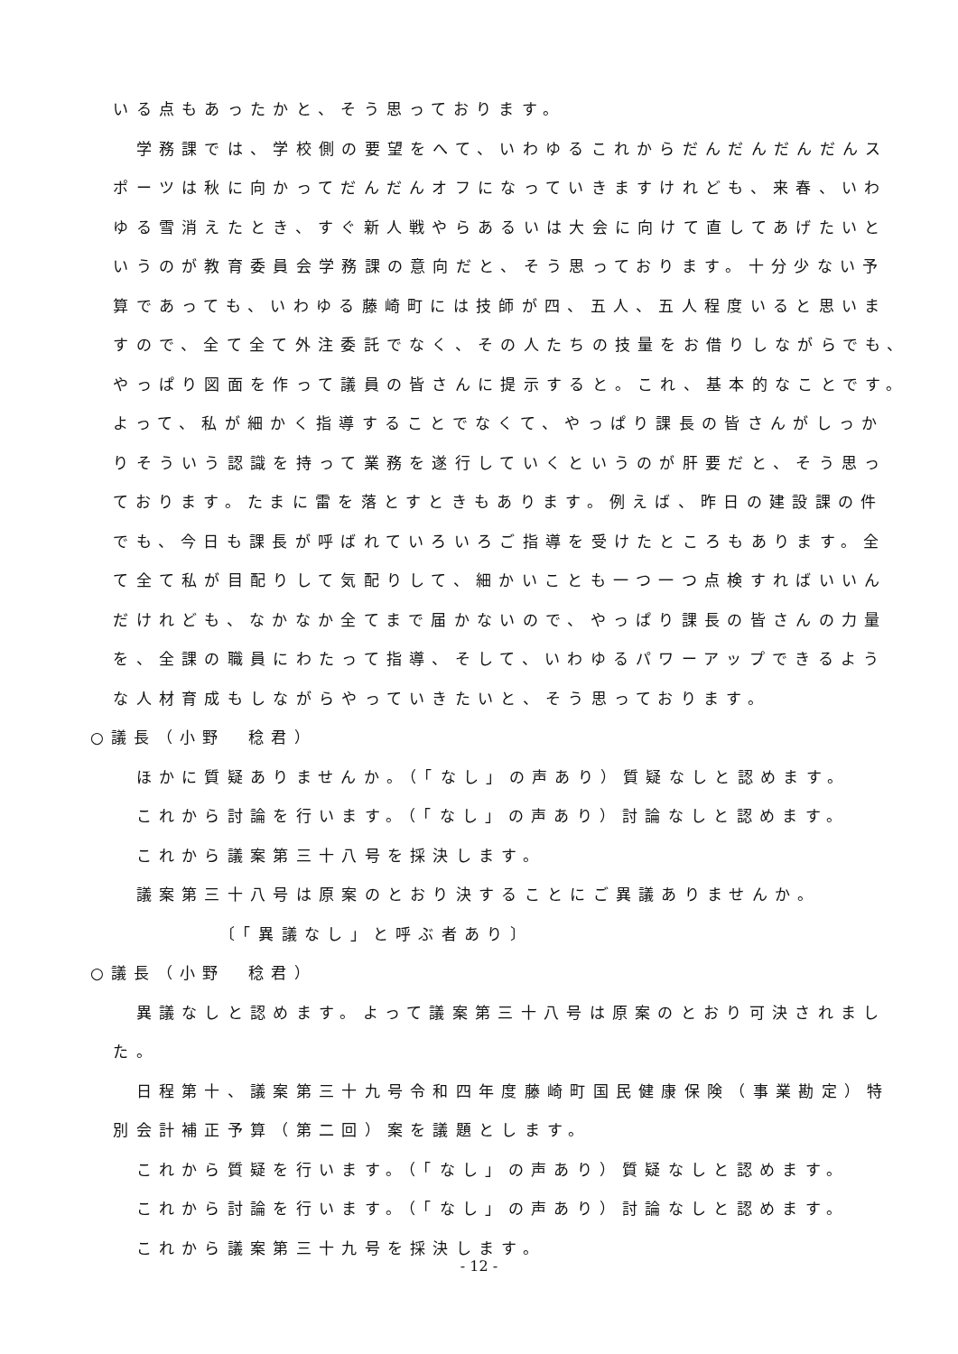いる点もあったかと、そう思っております。
　　学務課では、学校側の要望をへて、いわゆるこれからだんだんだんだんス
　ポーツは秋に向かってだんだんオフになっていきますけれども、来春、いわ
　ゆる雪消えたとき、すぐ新人戦やらあるいは大会に向けて直してあげたいと
　いうのが教育委員会学務課の意向だと、そう思っております。十分少ない予
　算であっても、いわゆる藤崎町には技師が四、五人、五人程度いると思いま
　すので、全て全て外注委託でなく、その人たちの技量をお借りしながらでも、
　やっぱり図面を作って議員の皆さんに提示すると。これ、基本的なことです。
　よって、私が細かく指導することでなくて、やっぱり課長の皆さんがしっか
　りそういう認識を持って業務を遂行していくというのが肝要だと、そう思っ
　ております。たまに雷を落とすときもあります。例えば、昨日の建設課の件
　でも、今日も課長が呼ばれていろいろご指導を受けたところもあります。全
　て全て私が目配りして気配りして、細かいことも一つ一つ点検すればいいん
　だけれども、なかなか全てまで届かないので、やっぱり課長の皆さんの力量
　を、全課の職員にわたって指導、そして、いわゆるパワーアップできるよう
　な人材育成もしながらやっていきたいと、そう思っております。
○議長（小野　稔君）
　　ほかに質疑ありませんか。（「なし」の声あり）質疑なしと認めます。
　　これから討論を行います。（「なし」の声あり）討論なしと認めます。
　　これから議案第三十八号を採決します。
　　議案第三十八号は原案のとおり決することにご異議ありませんか。
　　　　　　〔「異議なし」と呼ぶ者あり〕
○議長（小野　稔君）
　　異議なしと認めます。よって議案第三十八号は原案のとおり可決されまし
　た。
　　日程第十、議案第三十九号令和四年度藤崎町国民健康保険（事業勘定）特
　別会計補正予算（第二回）案を議題とします。
　　これから質疑を行います。（「なし」の声あり）質疑なしと認めます。
　　これから討論を行います。（「なし」の声あり）討論なしと認めます。
　　これから議案第三十九号を採決します。
- 12 -